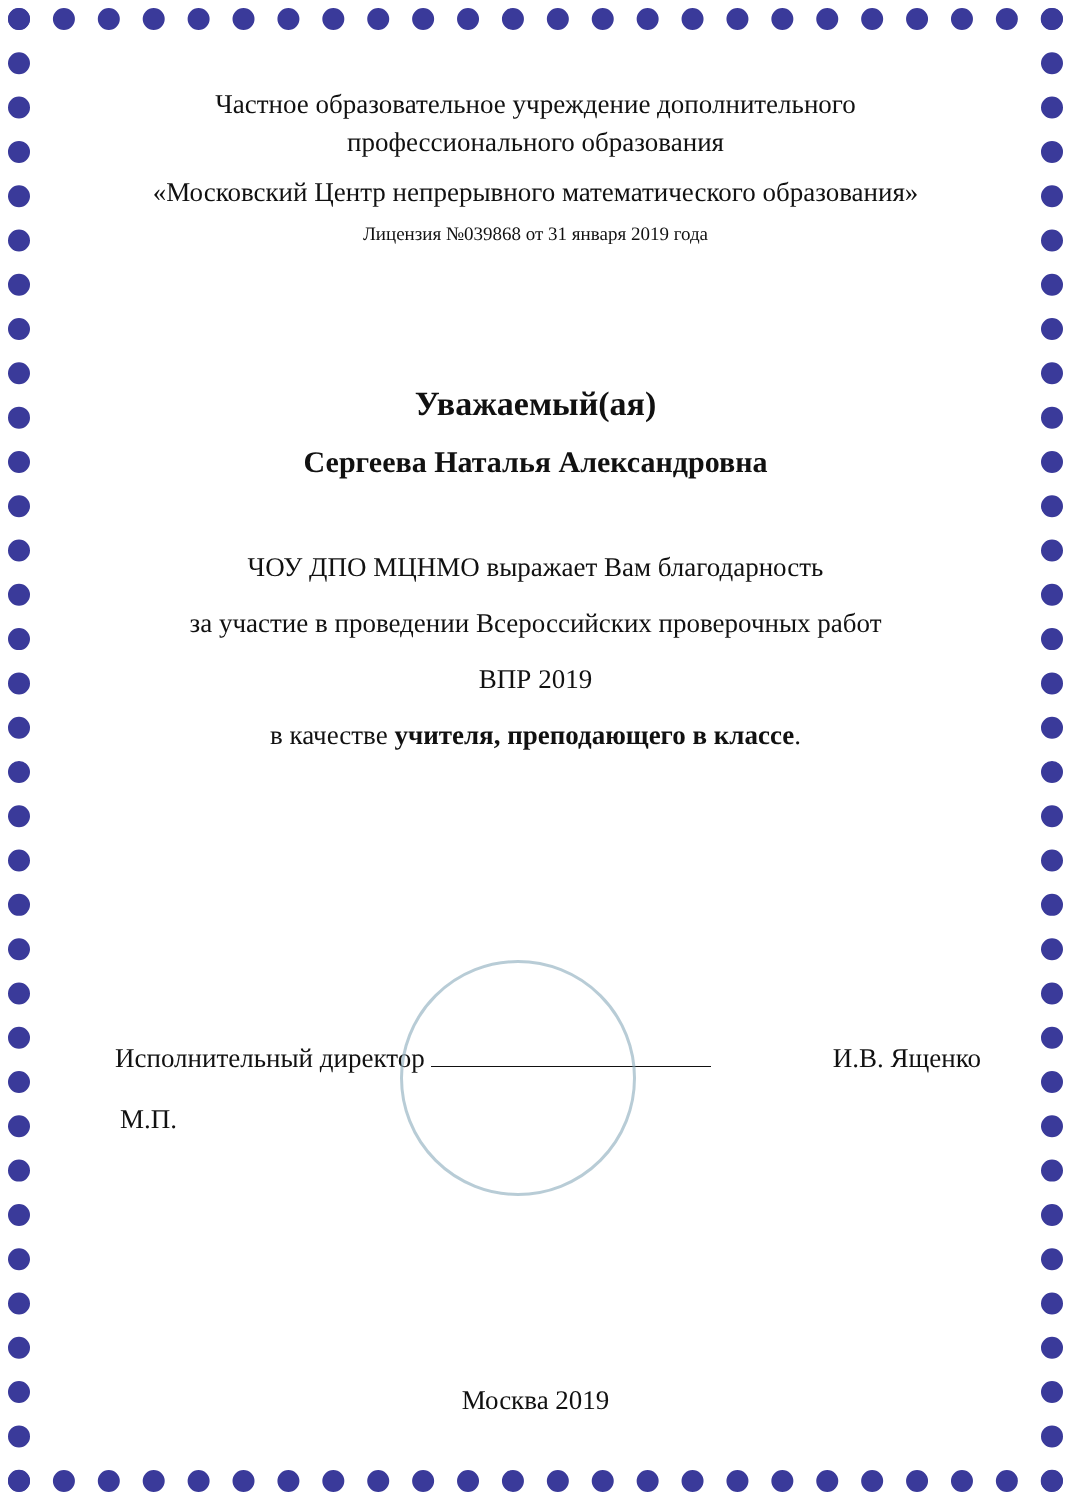Частное образовательное учреждение дополнительного
профессионального образования
«Московский Центр непрерывного математического образования»
Лицензия №039868 от 31 января 2019 года
Уважаемый(ая)
Сергеева Наталья Александровна
ЧОУ ДПО МЦНМО выражает Вам благодарность
за участие в проведении Всероссийских проверочных работ
ВПР 2019
в качестве учителя, преподающего в классе.
Исполнительный директор И.В. Ященко
М.П.
Москва 2019